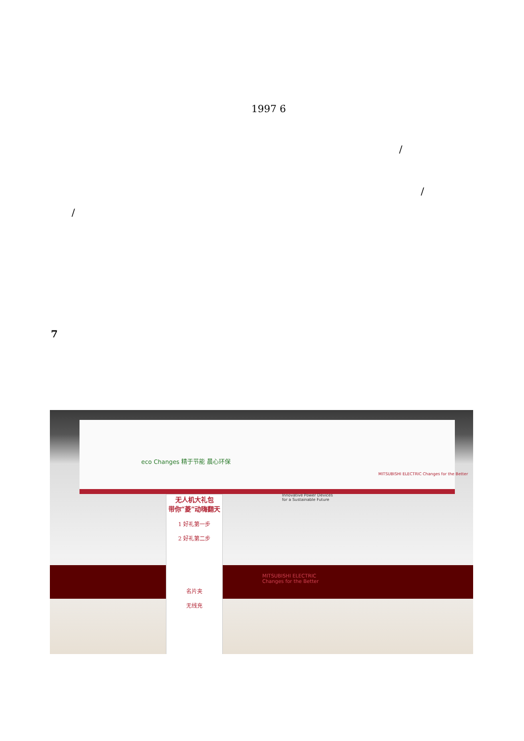1997 6
/
/
/
7
eco Changes 精于节能 晨心环保
MITSUBISHI ELECTRIC Changes for the Better
Innovative Power Devices
for a Sustainable Future
MITSUBISHI ELECTRIC
Changes for the Better
无人机大礼包
带你“菱”动嗨翻天
1 好礼第一步
2 好礼第二步
名片夹
无线充